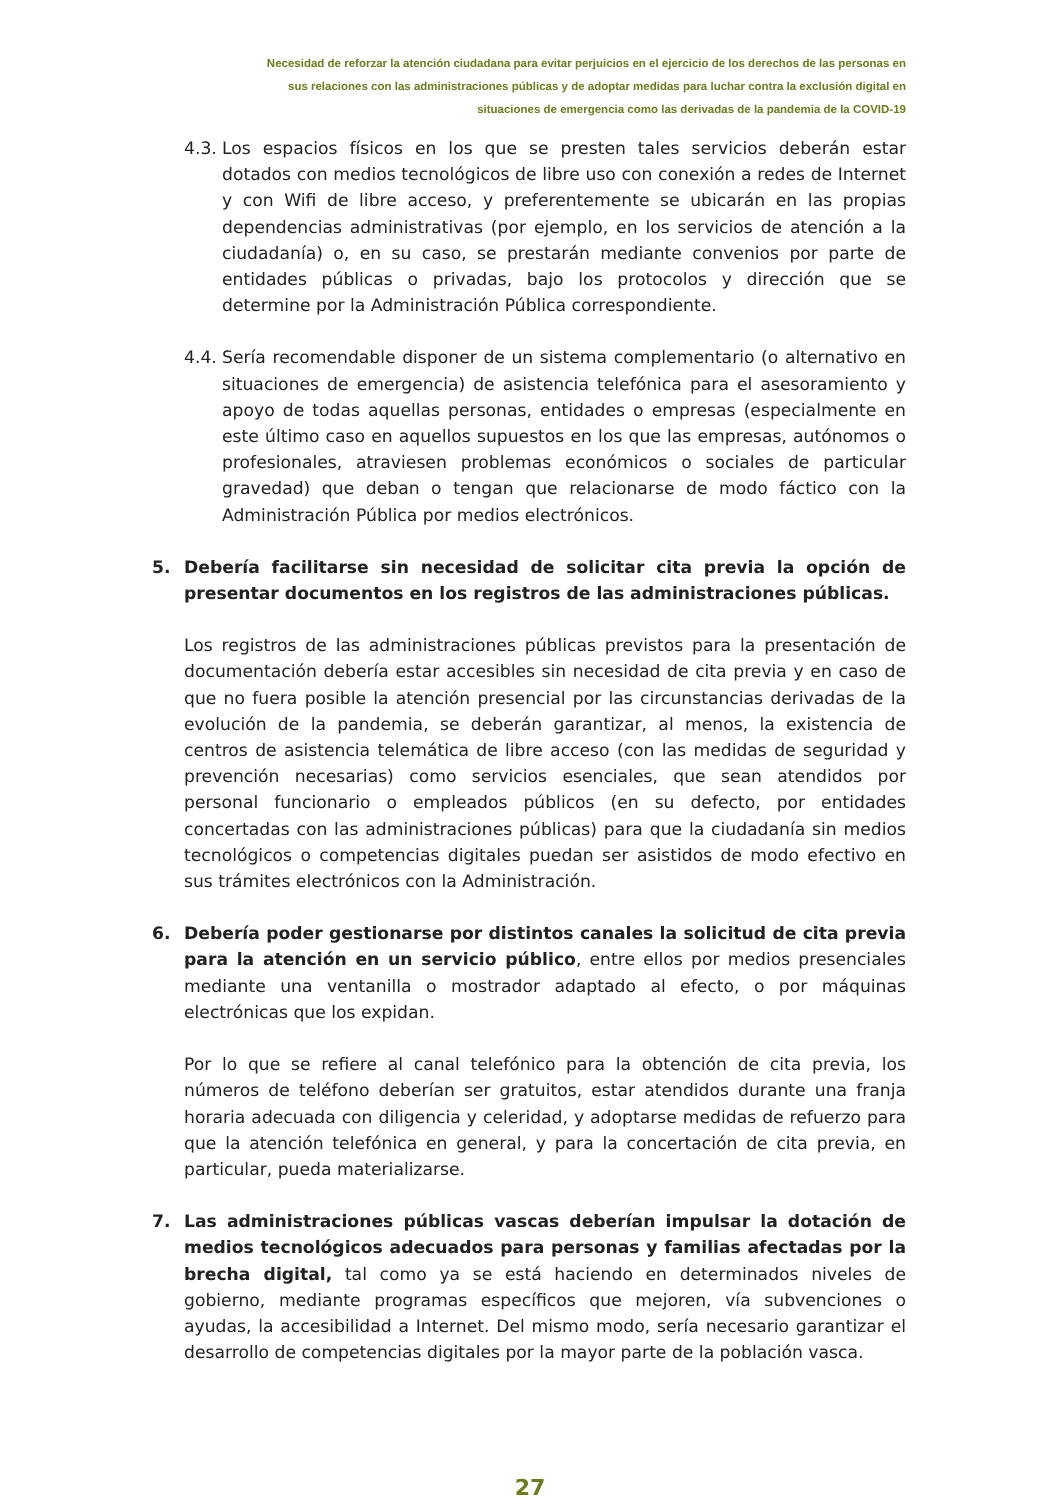Necesidad de reforzar la atención ciudadana para evitar perjuicios en el ejercicio de los derechos de las personas en
sus relaciones con las administraciones públicas y de adoptar medidas para luchar contra la exclusión digital en
situaciones de emergencia como las derivadas de la pandemia de la COVID-19
4.3.
Los espacios físicos en los que se presten tales servicios deberán estar dotados con medios tecnológicos de libre uso con conexión a redes de Internet y con Wifi de libre acceso, y preferentemente se ubicarán en las propias dependencias administrativas (por ejemplo, en los servicios de atención a la ciudadanía) o, en su caso, se prestarán mediante convenios por parte de entidades públicas o privadas, bajo los protocolos y dirección que se determine por la Administración Pública correspondiente.
4.4.
Sería recomendable disponer de un sistema complementario (o alternativo en situaciones de emergencia) de asistencia telefónica para el asesoramiento y apoyo de todas aquellas personas, entidades o empresas (especialmente en este último caso en aquellos supuestos en los que las empresas, autónomos o profesionales, atraviesen problemas económicos o sociales de particular gravedad) que deban o tengan que relacionarse de modo fáctico con la Administración Pública por medios electrónicos.
5. Debería facilitarse sin necesidad de solicitar cita previa la opción de presentar documentos en los registros de las administraciones públicas.
Los registros de las administraciones públicas previstos para la presentación de documentación debería estar accesibles sin necesidad de cita previa y en caso de que no fuera posible la atención presencial por las circunstancias derivadas de la evolución de la pandemia, se deberán garantizar, al menos, la existencia de centros de asistencia telemática de libre acceso (con las medidas de seguridad y prevención necesarias) como servicios esenciales, que sean atendidos por personal funcionario o empleados públicos (en su defecto, por entidades concertadas con las administraciones públicas) para que la ciudadanía sin medios tecnológicos o competencias digitales puedan ser asistidos de modo efectivo en sus trámites electrónicos con la Administración.
6. Debería poder gestionarse por distintos canales la solicitud de cita previa para la atención en un servicio público, entre ellos por medios presenciales mediante una ventanilla o mostrador adaptado al efecto, o por máquinas electrónicas que los expidan.
Por lo que se refiere al canal telefónico para la obtención de cita previa, los números de teléfono deberían ser gratuitos, estar atendidos durante una franja horaria adecuada con diligencia y celeridad, y adoptarse medidas de refuerzo para que la atención telefónica en general, y para la concertación de cita previa, en particular, pueda materializarse.
7. Las administraciones públicas vascas deberían impulsar la dotación de medios tecnológicos adecuados para personas y familias afectadas por la brecha digital, tal como ya se está haciendo en determinados niveles de gobierno, mediante programas específicos que mejoren, vía subvenciones o ayudas, la accesibilidad a Internet. Del mismo modo, sería necesario garantizar el desarrollo de competencias digitales por la mayor parte de la población vasca.
27